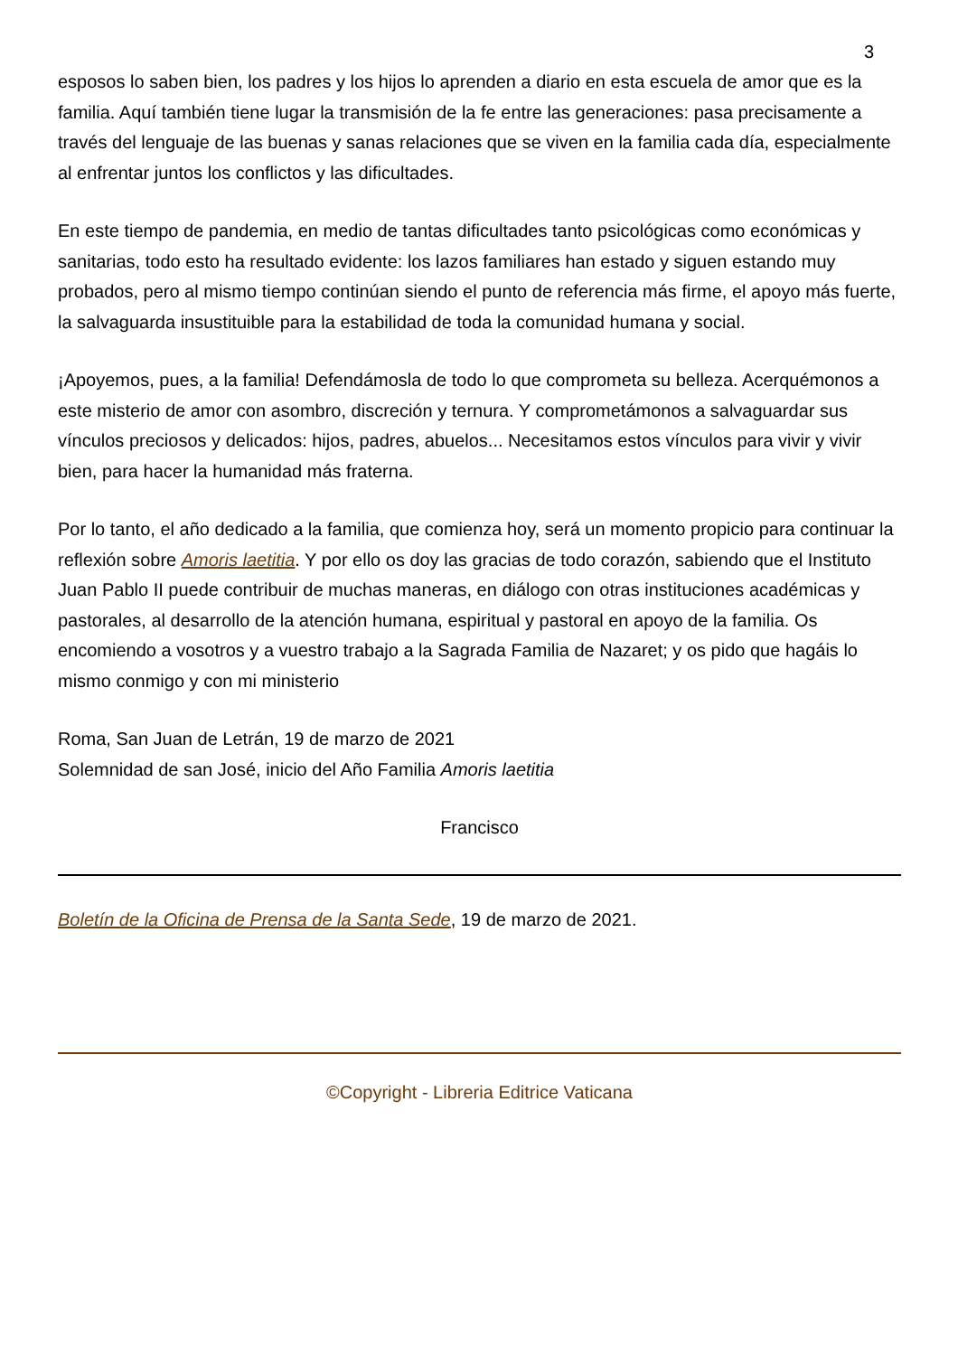3
esposos lo saben bien, los padres y los hijos lo aprenden a diario en esta escuela de amor que es la familia. Aquí también tiene lugar la transmisión de la fe entre las generaciones: pasa precisamente a través del lenguaje de las buenas y sanas relaciones que se viven en la familia cada día, especialmente al enfrentar juntos los conflictos y las dificultades.
En este tiempo de pandemia, en medio de tantas dificultades tanto psicológicas como económicas y sanitarias, todo esto ha resultado evidente: los lazos familiares han estado y siguen estando muy probados, pero al mismo tiempo continúan siendo el punto de referencia más firme, el apoyo más fuerte, la salvaguarda insustituible para la estabilidad de toda la comunidad humana y social.
¡Apoyemos, pues, a la familia! Defendámosla de todo lo que comprometa su belleza. Acerquémonos a este misterio de amor con asombro, discreción y ternura. Y comprometámonos a salvaguardar sus vínculos preciosos y delicados: hijos, padres, abuelos... Necesitamos estos vínculos para vivir y vivir bien, para hacer la humanidad más fraterna.
Por lo tanto, el año dedicado a la familia, que comienza hoy, será un momento propicio para continuar la reflexión sobre Amoris laetitia. Y por ello os doy las gracias de todo corazón, sabiendo que el Instituto Juan Pablo II puede contribuir de muchas maneras, en diálogo con otras instituciones académicas y pastorales, al desarrollo de la atención humana, espiritual y pastoral en apoyo de la familia. Os encomiendo a vosotros y a vuestro trabajo a la Sagrada Familia de Nazaret; y os pido que hagáis lo mismo conmigo y con mi ministerio
Roma, San Juan de Letrán, 19 de marzo de 2021
Solemnidad de san José, inicio del Año Familia Amoris laetitia
Francisco
Boletín de la Oficina de Prensa de la Santa Sede, 19 de marzo de 2021.
©Copyright - Libreria Editrice Vaticana